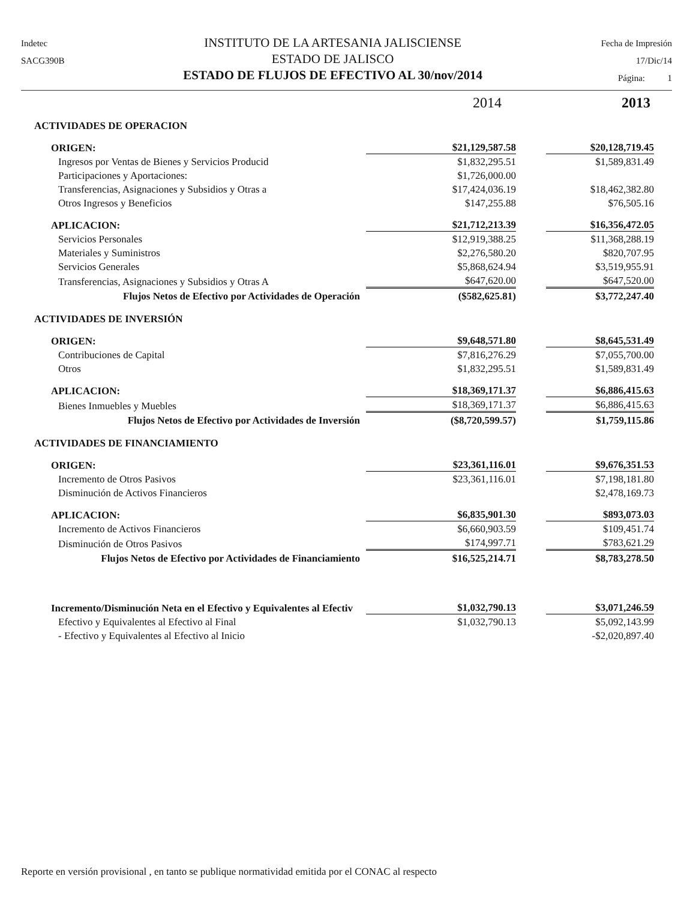Indetec
SACG390B
INSTITUTO DE LA ARTESANIA JALISCIENSE
ESTADO DE JALISCO
ESTADO DE FLUJOS DE EFECTIVO AL 30/nov/2014
Fecha de Impresión
17/Dic/14
Página: 1
| | 2014 | 2013 |
| ACTIVIDADES DE OPERACION | | |
| ORIGEN: | $21,129,587.58 | $20,128,719.45 |
| Ingresos por Ventas de Bienes y Servicios Producid | $1,832,295.51 | $1,589,831.49 |
| Participaciones y Aportaciones: | $1,726,000.00 | |
| Transferencias, Asignaciones y Subsidios y Otras a | $17,424,036.19 | $18,462,382.80 |
| Otros Ingresos y Beneficios | $147,255.88 | $76,505.16 |
| APLICACION: | $21,712,213.39 | $16,356,472.05 |
| Servicios Personales | $12,919,388.25 | $11,368,288.19 |
| Materiales y Suministros | $2,276,580.20 | $820,707.95 |
| Servicios Generales | $5,868,624.94 | $3,519,955.91 |
| Transferencias, Asignaciones y Subsidios y Otras A | $647,620.00 | $647,520.00 |
| Flujos Netos de Efectivo por Actividades de Operación | ($582,625.81) | $3,772,247.40 |
| ACTIVIDADES DE INVERSIÓN | | |
| ORIGEN: | $9,648,571.80 | $8,645,531.49 |
| Contribuciones de Capital | $7,816,276.29 | $7,055,700.00 |
| Otros | $1,832,295.51 | $1,589,831.49 |
| APLICACION: | $18,369,171.37 | $6,886,415.63 |
| Bienes Inmuebles y Muebles | $18,369,171.37 | $6,886,415.63 |
| Flujos Netos de Efectivo por Actividades de Inversión | ($8,720,599.57) | $1,759,115.86 |
| ACTIVIDADES DE FINANCIAMIENTO | | |
| ORIGEN: | $23,361,116.01 | $9,676,351.53 |
| Incremento de Otros Pasivos | $23,361,116.01 | $7,198,181.80 |
| Disminución de Activos Financieros | | $2,478,169.73 |
| APLICACION: | $6,835,901.30 | $893,073.03 |
| Incremento de Activos Financieros | $6,660,903.59 | $109,451.74 |
| Disminución de Otros Pasivos | $174,997.71 | $783,621.29 |
| Flujos Netos de Efectivo por Actividades de Financiamiento | $16,525,214.71 | $8,783,278.50 |
| Incremento/Disminución Neta en el Efectivo y Equivalentes al Efectiv | $1,032,790.13 | $3,071,246.59 |
| Efectivo y Equivalentes al Efectivo al Final | $1,032,790.13 | $5,092,143.99 |
| - Efectivo y Equivalentes al Efectivo al Inicio | | -$2,020,897.40 |
Reporte en versión provisional , en tanto se publique normatividad emitida por el CONAC al respecto